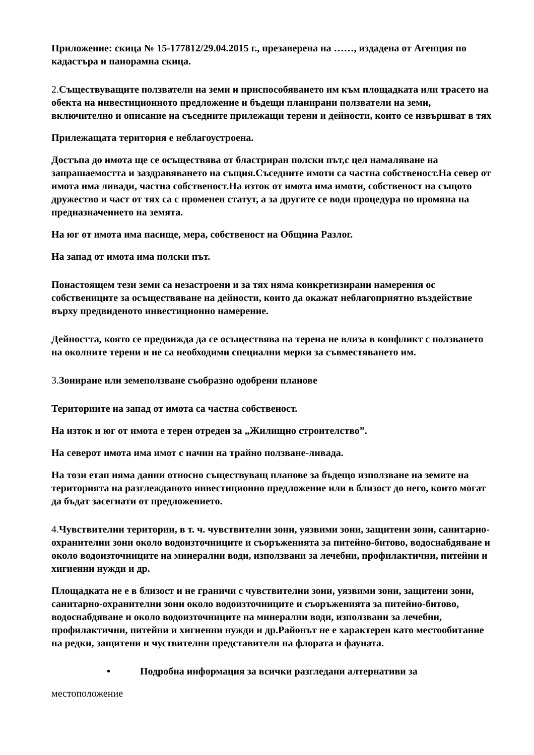Приложение: скица № 15-177812/29.04.2015 г., презаверена на ……, издадена от Агенция по кадастъра и панорамна скица.
2. Съществуващите ползватели на земи и приспособяването им към площадката или трасето на обекта на инвестиционното предложение и бъдещи планирани ползватели на земи, включително и описание на съседните прилежащи терени и дейности, които се извършват в тях
Прилежащата територия е неблагоустроена.
Достъпа до имота ще се осъществява от бластриран полски път,с цел намаляване на запрашаемостта и заздравяването на същия.Съседните имоти са частна собственост.На север от имота има ливади, частна собственост.На изток от имота има имоти, собственост на същото дружество и част от тях са с променен статут, а за другите се води процедура по промяна на предназначението на земята.
На юг от имота има пасище, мера, собственост на Община Разлог.
На запад от имота има полски път.
Понастоящем тези земи са незастроени и за тях няма конкретизирани намерения ос собствениците за осъществяване на дейности, които да окажат неблагоприятно въздействие върху предвиденото инвестиционно намерение.
Дейността, която се предвижда да се осъществява на терена не влиза в конфликт с ползването на околните терени и не са необходими специални мерки за съвместяването им.
3. Зониране или земеползване съобразно одобрени планове
Териториите на запад от имота са частна собственост.
На изток и юг от имота е терен отреден за „Жилищно строителство”.
На северот имота има имот с начин на трайно ползване-ливада.
На този етап няма данни относно съществуващ планове за бъдещо използване на земите на територията на разглежданото инвестиционно предложение или в близост до него, които могат да бъдат засегнати от предложението.
4. Чувствителни територии, в т. ч. чувствителни зони, уязвими зони, защитени зони, санитарно- охранителни зони около водоизточниците и съоръженията за питейно-битово, водоснабдяване и около водоизточниците на минерални води, използвани за лечебни, профилактични, питейни и хигиенни нужди и др.
Площадката не е в близост и не граничи с чувствителни зони, уязвими зони, защитени зони, санитарно-охранителни зони около водоизточниците и съоръженията за питейно-битово, водоснабдяване и около водоизточниците на минерални води, използвани за лечебни, профилактични, питейни и хигиенни нужди и др.Районът не е характерен като местообитание на редки, защитени и чуствителни представители на флората и фауната.
• Подробна информация за всички разгледани алтернативи за
местоположение